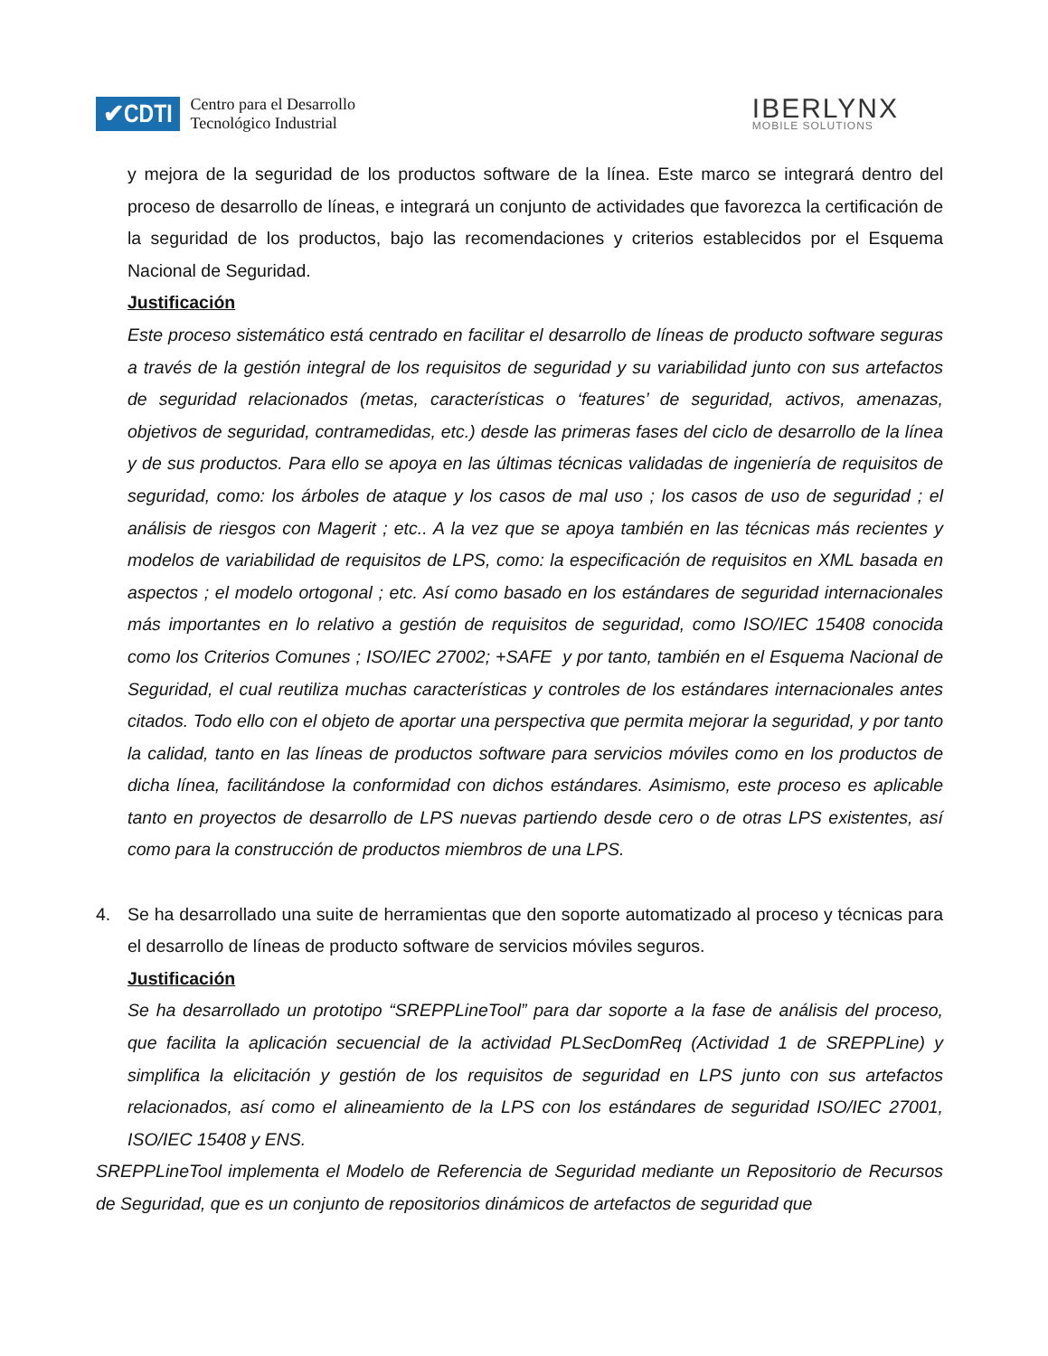✔CDTI Centro para el Desarrollo
Tecnológico Industrial
IBERLYNX
MOBILE SOLUTIONS
y mejora de la seguridad de los productos software de la línea. Este marco se integrará dentro del proceso de desarrollo de líneas, e integrará un conjunto de actividades que favorezca la certificación de la seguridad de los productos, bajo las recomendaciones y criterios establecidos por el Esquema Nacional de Seguridad.
Justificación
Este proceso sistemático está centrado en facilitar el desarrollo de líneas de producto software seguras a través de la gestión integral de los requisitos de seguridad y su variabilidad junto con sus artefactos de seguridad relacionados (metas, características o ‘features’ de seguridad, activos, amenazas, objetivos de seguridad, contramedidas, etc.) desde las primeras fases del ciclo de desarrollo de la línea y de sus productos. Para ello se apoya en las últimas técnicas validadas de ingeniería de requisitos de seguridad, como: los árboles de ataque y los casos de mal uso ; los casos de uso de seguridad ; el análisis de riesgos con Magerit ; etc.. A la vez que se apoya también en las técnicas más recientes y modelos de variabilidad de requisitos de LPS, como: la especificación de requisitos en XML basada en aspectos ; el modelo ortogonal ; etc. Así como basado en los estándares de seguridad internacionales más importantes en lo relativo a gestión de requisitos de seguridad, como ISO/IEC 15408 conocida como los Criterios Comunes ; ISO/IEC 27002; +SAFE y por tanto, también en el Esquema Nacional de Seguridad, el cual reutiliza muchas características y controles de los estándares internacionales antes citados. Todo ello con el objeto de aportar una perspectiva que permita mejorar la seguridad, y por tanto la calidad, tanto en las líneas de productos software para servicios móviles como en los productos de dicha línea, facilitándose la conformidad con dichos estándares. Asimismo, este proceso es aplicable tanto en proyectos de desarrollo de LPS nuevas partiendo desde cero o de otras LPS existentes, así como para la construcción de productos miembros de una LPS.
4. Se ha desarrollado una suite de herramientas que den soporte automatizado al proceso y técnicas para el desarrollo de líneas de producto software de servicios móviles seguros.
Justificación
Se ha desarrollado un prototipo “SREPPLineTool” para dar soporte a la fase de análisis del proceso, que facilita la aplicación secuencial de la actividad PLSecDomReq (Actividad 1 de SREPPLine) y simplifica la elicitación y gestión de los requisitos de seguridad en LPS junto con sus artefactos relacionados, así como el alineamiento de la LPS con los estándares de seguridad ISO/IEC 27001, ISO/IEC 15408 y ENS.
SREPPLineTool implementa el Modelo de Referencia de Seguridad mediante un Repositorio de Recursos de Seguridad, que es un conjunto de repositorios dinámicos de artefactos de seguridad que